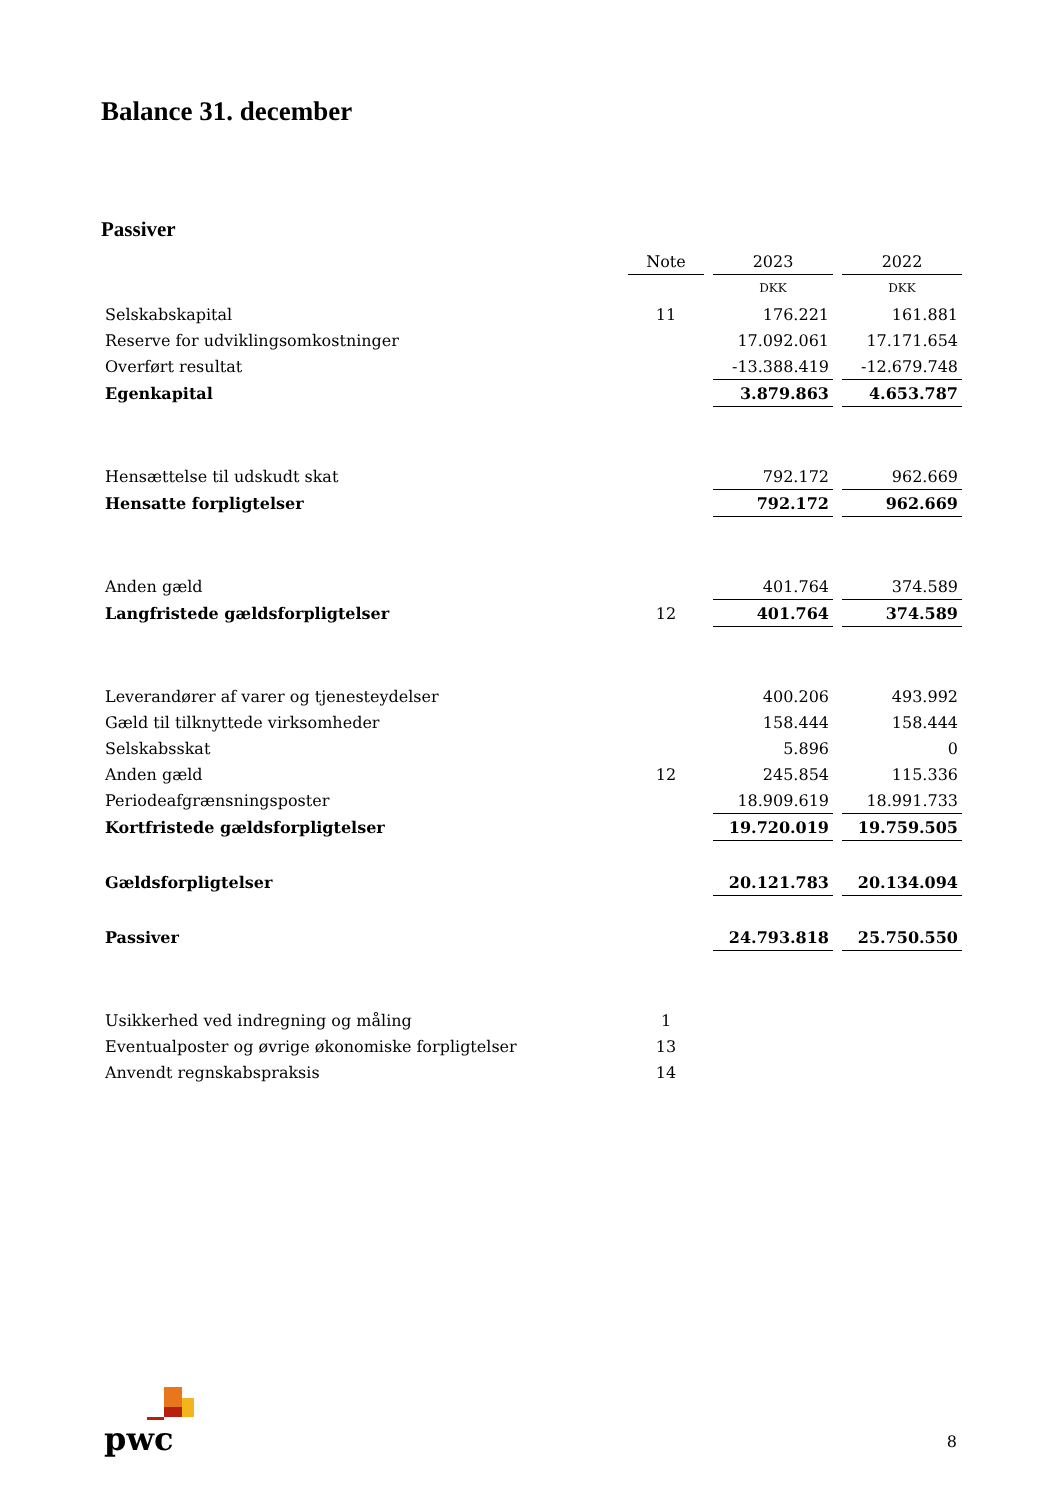Balance 31. december
Passiver
| | Note | 2023 | 2022 |
| --- | --- | --- | --- |
| | | DKK | DKK |
| Selskabskapital | 11 | 176.221 | 161.881 |
| Reserve for udviklingsomkostninger | | 17.092.061 | 17.171.654 |
| Overført resultat | | -13.388.419 | -12.679.748 |
| Egenkapital | | 3.879.863 | 4.653.787 |
| Hensættelse til udskudt skat | | 792.172 | 962.669 |
| Hensatte forpligtelser | | 792.172 | 962.669 |
| Anden gæld | | 401.764 | 374.589 |
| Langfristede gældsforpligtelser | 12 | 401.764 | 374.589 |
| Leverandører af varer og tjenesteydelser | | 400.206 | 493.992 |
| Gæld til tilknyttede virksomheder | | 158.444 | 158.444 |
| Selskabsskat | | 5.896 | 0 |
| Anden gæld | 12 | 245.854 | 115.336 |
| Periodeafgrænsningsposter | | 18.909.619 | 18.991.733 |
| Kortfristede gældsforpligtelser | | 19.720.019 | 19.759.505 |
| Gældsforpligtelser | | 20.121.783 | 20.134.094 |
| Passiver | | 24.793.818 | 25.750.550 |
| Usikkerhed ved indregning og måling | 1 | | |
| Eventualposter og øvrige økonomiske forpligtelser | 13 | | |
| Anvendt regnskabspraksis | 14 | | |
pwc 8